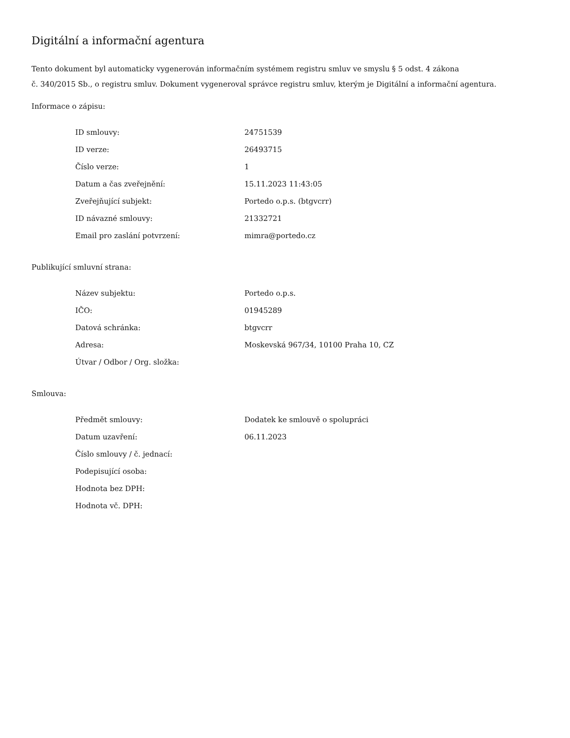Digitální a informační agentura
Tento dokument byl automaticky vygenerován informačním systémem registru smluv ve smyslu § 5 odst. 4 zákona
č. 340/2015 Sb., o registru smluv. Dokument vygeneroval správce registru smluv, kterým je Digitální a informační agentura.
Informace o zápisu:
| ID smlouvy: | 24751539 |
| ID verze: | 26493715 |
| Číslo verze: | 1 |
| Datum a čas zveřejnění: | 15.11.2023 11:43:05 |
| Zveřejňující subjekt: | Portedo o.p.s. (btgvcrr) |
| ID návazné smlouvy: | 21332721 |
| Email pro zaslání potvrzení: | mimra@portedo.cz |
Publikující smluvní strana:
| Název subjektu: | Portedo o.p.s. |
| IČO: | 01945289 |
| Datová schránka: | btgvcrr |
| Adresa: | Moskevská 967/34, 10100 Praha 10, CZ |
| Útvar / Odbor / Org. složka: | |
Smlouva:
| Předmět smlouvy: | Dodatek ke smlouvě o spolupráci |
| Datum uzavření: | 06.11.2023 |
| Číslo smlouvy / č. jednací: | |
| Podepisující osoba: | |
| Hodnota bez DPH: | |
| Hodnota vč. DPH: | |